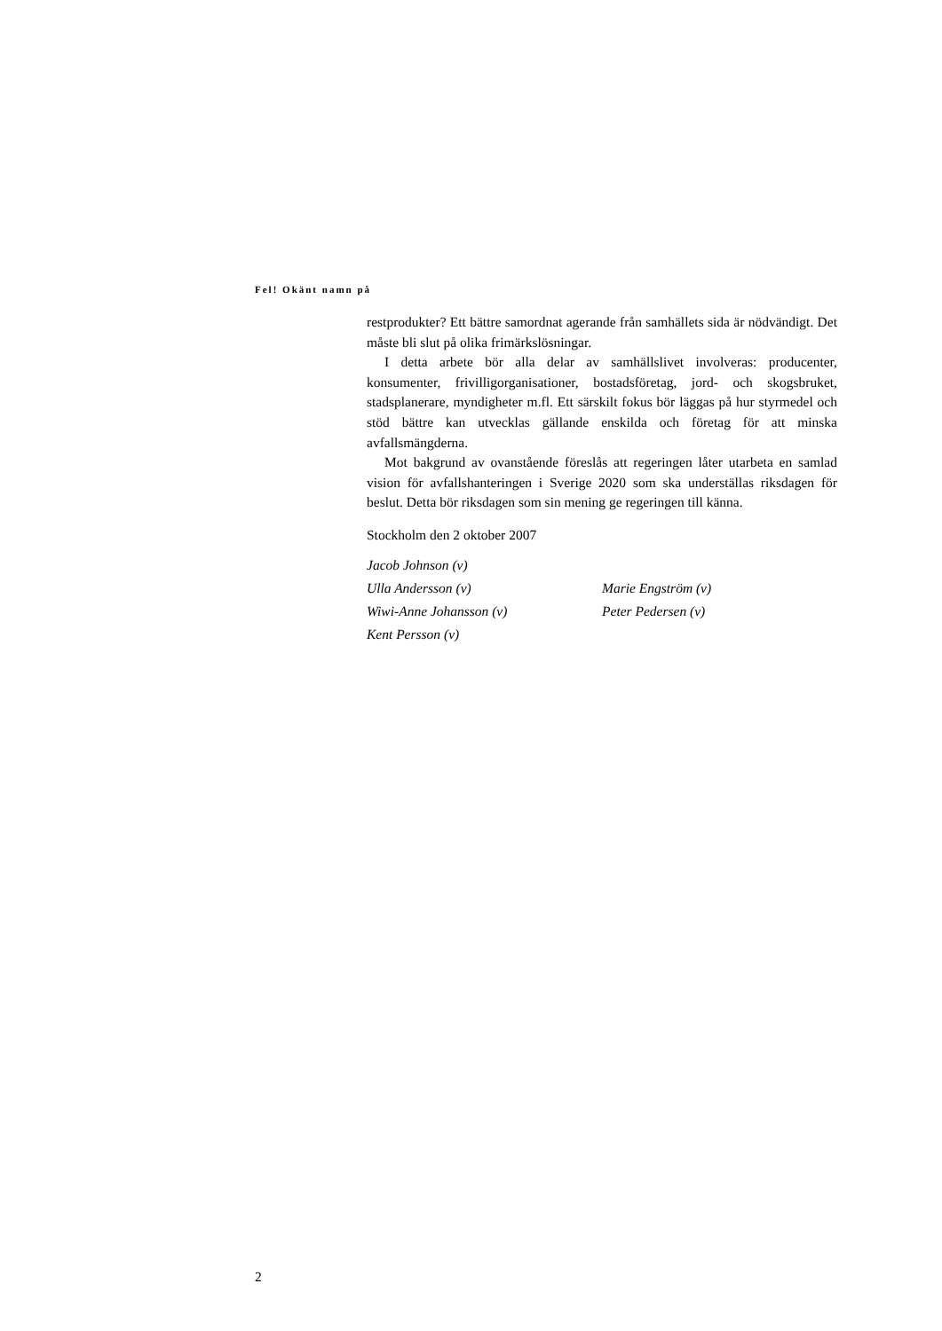Fel! Okänt namn på
restprodukter? Ett bättre samordnat agerande från samhällets sida är nödvändigt. Det måste bli slut på olika frimärkslösningar.
I detta arbete bör alla delar av samhällslivet involveras: producenter, konsumenter, frivilligorganisationer, bostadsföretag, jord- och skogsbruket, stadsplanerare, myndigheter m.fl. Ett särskilt fokus bör läggas på hur styrmedel och stöd bättre kan utvecklas gällande enskilda och företag för att minska avfallsmängderna.
Mot bakgrund av ovanstående föreslås att regeringen låter utarbeta en samlad vision för avfallshanteringen i Sverige 2020 som ska underställas riksdagen för beslut. Detta bör riksdagen som sin mening ge regeringen till känna.
Stockholm den 2 oktober 2007
| Jacob Johnson (v) | |
| Ulla Andersson (v) | Marie Engström (v) |
| Wiwi-Anne Johansson (v) | Peter Pedersen (v) |
| Kent Persson (v) | |
2